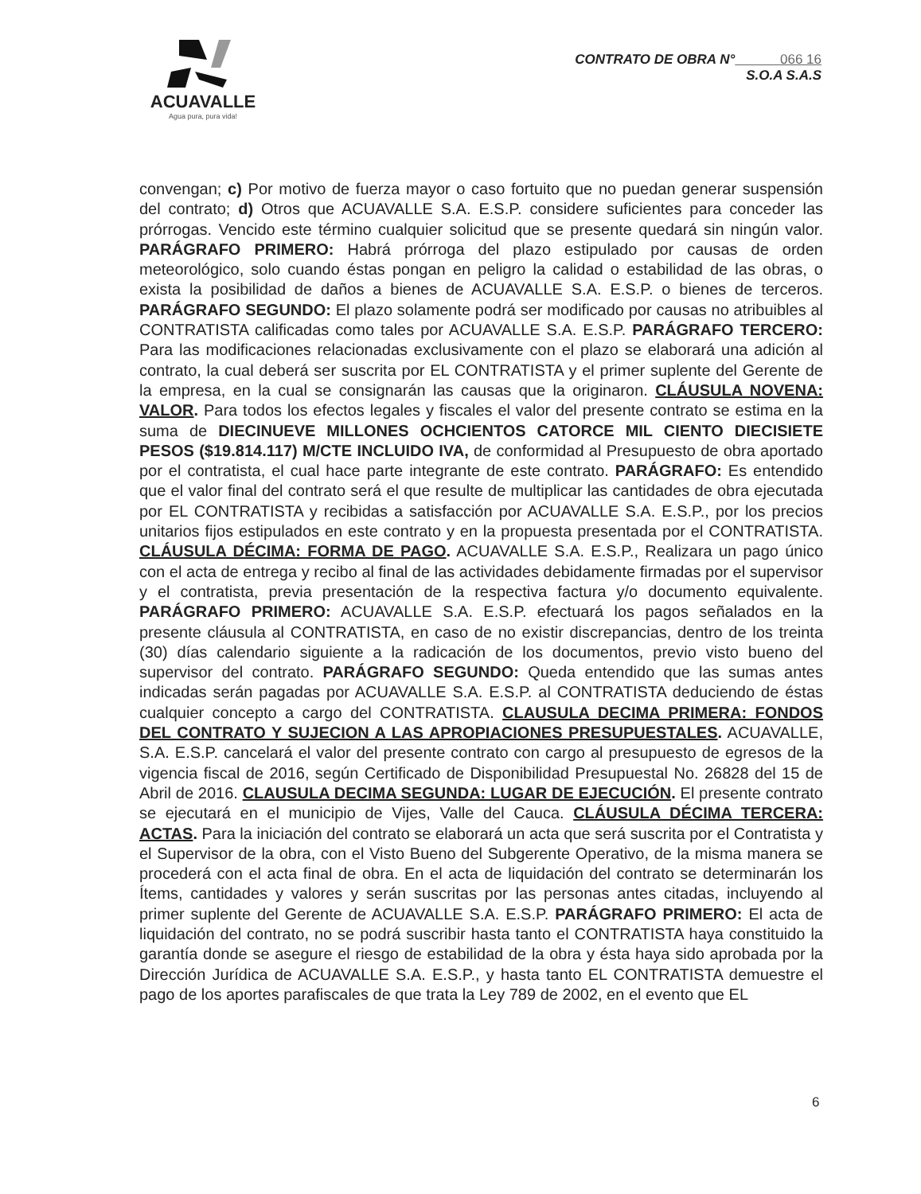ACUAVALLE
Agua pura, pura vida!
CONTRATO DE OBRA N° 066 16
S.O.A S.A.S
convengan; c) Por motivo de fuerza mayor o caso fortuito que no puedan generar suspensión del contrato; d) Otros que ACUAVALLE S.A. E.S.P. considere suficientes para conceder las prórrogas. Vencido este término cualquier solicitud que se presente quedará sin ningún valor. PARÁGRAFO PRIMERO: Habrá prórroga del plazo estipulado por causas de orden meteorológico, solo cuando éstas pongan en peligro la calidad o estabilidad de las obras, o exista la posibilidad de daños a bienes de ACUAVALLE S.A. E.S.P. o bienes de terceros. PARÁGRAFO SEGUNDO: El plazo solamente podrá ser modificado por causas no atribuibles al CONTRATISTA calificadas como tales por ACUAVALLE S.A. E.S.P. PARÁGRAFO TERCERO: Para las modificaciones relacionadas exclusivamente con el plazo se elaborará una adición al contrato, la cual deberá ser suscrita por EL CONTRATISTA y el primer suplente del Gerente de la empresa, en la cual se consignarán las causas que la originaron. CLÁUSULA NOVENA: VALOR. Para todos los efectos legales y fiscales el valor del presente contrato se estima en la suma de DIECINUEVE MILLONES OCHCIENTOS CATORCE MIL CIENTO DIECISIETE PESOS ($19.814.117) M/CTE INCLUIDO IVA, de conformidad al Presupuesto de obra aportado por el contratista, el cual hace parte integrante de este contrato. PARÁGRAFO: Es entendido que el valor final del contrato será el que resulte de multiplicar las cantidades de obra ejecutada por EL CONTRATISTA y recibidas a satisfacción por ACUAVALLE S.A. E.S.P., por los precios unitarios fijos estipulados en este contrato y en la propuesta presentada por el CONTRATISTA. CLÁUSULA DÉCIMA: FORMA DE PAGO. ACUAVALLE S.A. E.S.P., Realizara un pago único con el acta de entrega y recibo al final de las actividades debidamente firmadas por el supervisor y el contratista, previa presentación de la respectiva factura y/o documento equivalente. PARÁGRAFO PRIMERO: ACUAVALLE S.A. E.S.P. efectuará los pagos señalados en la presente cláusula al CONTRATISTA, en caso de no existir discrepancias, dentro de los treinta (30) días calendario siguiente a la radicación de los documentos, previo visto bueno del supervisor del contrato. PARÁGRAFO SEGUNDO: Queda entendido que las sumas antes indicadas serán pagadas por ACUAVALLE S.A. E.S.P. al CONTRATISTA deduciendo de éstas cualquier concepto a cargo del CONTRATISTA. CLAUSULA DECIMA PRIMERA: FONDOS DEL CONTRATO Y SUJECION A LAS APROPIACIONES PRESUPUESTALES. ACUAVALLE, S.A. E.S.P. cancelará el valor del presente contrato con cargo al presupuesto de egresos de la vigencia fiscal de 2016, según Certificado de Disponibilidad Presupuestal No. 26828 del 15 de Abril de 2016. CLAUSULA DECIMA SEGUNDA: LUGAR DE EJECUCIÓN. El presente contrato se ejecutará en el municipio de Vijes, Valle del Cauca. CLÁUSULA DÉCIMA TERCERA: ACTAS. Para la iniciación del contrato se elaborará un acta que será suscrita por el Contratista y el Supervisor de la obra, con el Visto Bueno del Subgerente Operativo, de la misma manera se procederá con el acta final de obra. En el acta de liquidación del contrato se determinarán los Ítems, cantidades y valores y serán suscritas por las personas antes citadas, incluyendo al primer suplente del Gerente de ACUAVALLE S.A. E.S.P. PARÁGRAFO PRIMERO: El acta de liquidación del contrato, no se podrá suscribir hasta tanto el CONTRATISTA haya constituido la garantía donde se asegure el riesgo de estabilidad de la obra y ésta haya sido aprobada por la Dirección Jurídica de ACUAVALLE S.A. E.S.P., y hasta tanto EL CONTRATISTA demuestre el pago de los aportes parafiscales de que trata la Ley 789 de 2002, en el evento que EL
6